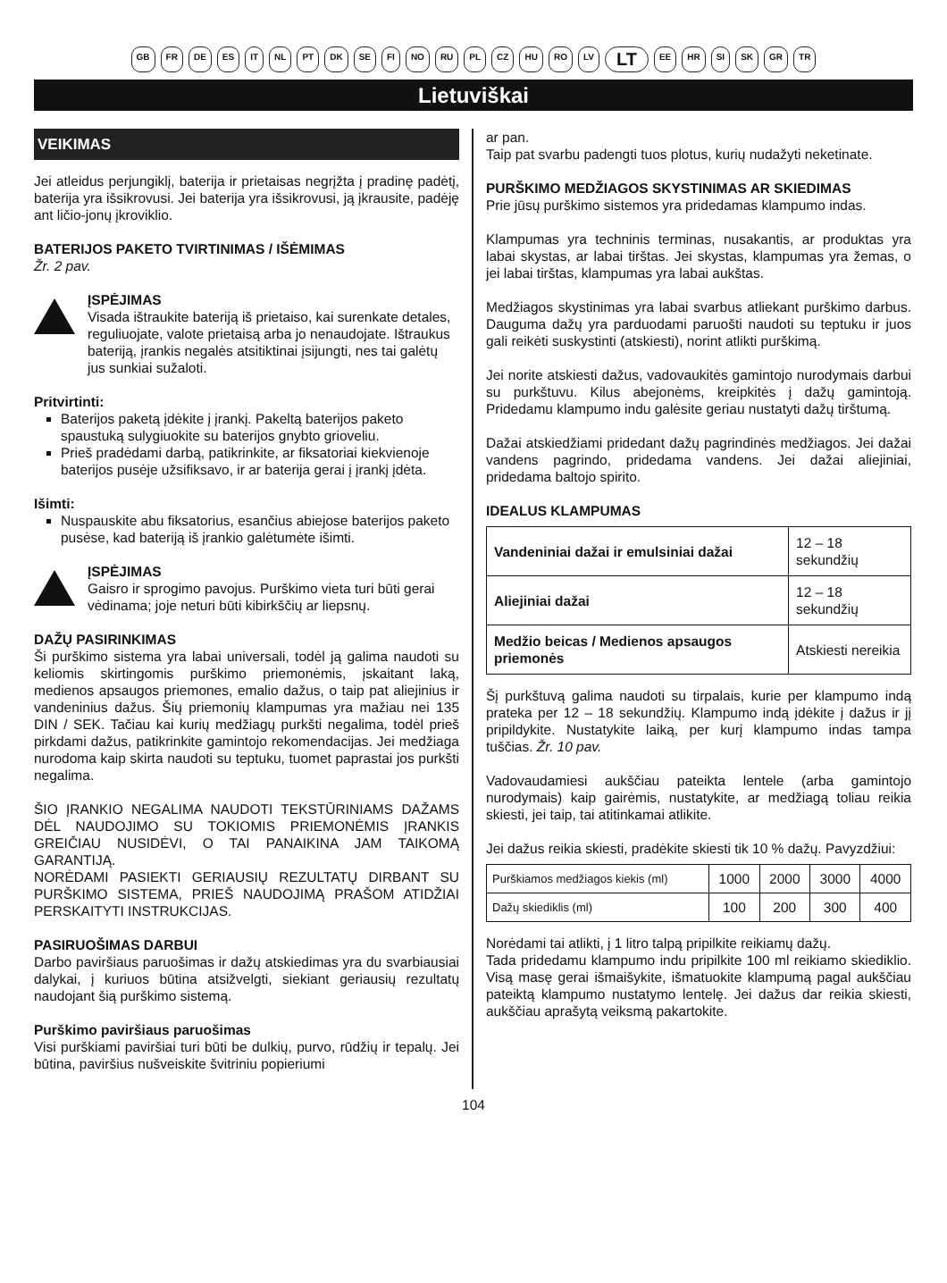GB FR DE ES IT NL PT DK SE FI NO RU PL CZ HU RO LV LT EE HR SI SK GR TR
Lietuviškai
VEIKIMAS
Jei atleidus perjungiklį, baterija ir prietaisas negrįžta į pradinę padėtį, baterija yra išsikrovusi. Jei baterija yra išsikrovusi, ją įkrausite, padėję ant ličio-jonų įkroviklio.
BATERIJOS PAKETO TVIRTINIMAS / IŠĖMIMAS
Žr. 2 pav.
ĮSPĖJIMAS
Visada ištraukite bateriją iš prietaiso, kai surenkate detales, reguliuojate, valote prietaisą arba jo nenaudojate. Ištraukus bateriją, įrankis negalės atsitiktinai įsijungti, nes tai galėtų jus sunkiai sužaloti.
Pritvirtinti:
Baterijos paketą įdėkite į įrankį. Pakeltą baterijos paketo spaustuką sulygiuokite su baterijos gnybto grioveliu.
Prieš pradėdami darbą, patikrinkite, ar fiksatoriai kiekvienoje baterijos pusėje užsifiksavo, ir ar baterija gerai į įrankį įdėta.
Išimti:
Nuspauskite abu fiksatorius, esančius abiejose baterijos paketo pusėse, kad bateriją iš įrankio galėtumėte išimti.
ĮSPĖJIMAS
Gaisro ir sprogimo pavojus. Purškimo vieta turi būti gerai vėdinama; joje neturi būti kibirkščių ar liepsnų.
DAŽŲ PASIRINKIMAS
Ši purškimo sistema yra labai universali, todėl ją galima naudoti su keliomis skirtingomis purškimo priemonėmis, įskaitant laką, medienos apsaugos priemones, emalio dažus, o taip pat aliejinius ir vandeninius dažus. Šių priemonių klampumas yra mažiau nei 135 DIN / SEK. Tačiau kai kurių medžiagų purkšti negalima, todėl prieš pirkdami dažus, patikrinkite gamintojo rekomendacijas. Jei medžiaga nurodoma kaip skirta naudoti su teptuku, tuomet paprastai jos purkšti negalima.
ŠIO ĮRANKIO NEGALIMA NAUDOTI TEKSTŪRINIAMS DAŽAMS DĖL NAUDOJIMO SU TOKIOMIS PRIEMONĖMIS ĮRANKIS GREIČIAU NUSIDĖVI, O TAI PANAIKINA JAM TAIKOMĄ GARANTIJĄ.
NORĖDAMI PASIEKTI GERIAUSIŲ REZULTATŲ DIRBANT SU PURŠKIMO SISTEMA, PRIEŠ NAUDOJIMĄ PRAŠOM ATIDŽIAI PERSKAITYTI INSTRUKCIJAS.
PASIRUOŠIMAS DARBUI
Darbo paviršiaus paruošimas ir dažų atskiedimas yra du svarbiausiai dalykai, į kuriuos būtina atsižvelgti, siekiant geriausių rezultatų naudojant šią purškimo sistemą.
Purškimo paviršiaus paruošimas
Visi purškiami paviršiai turi būti be dulkių, purvo, rūdžių ir tepalų. Jei būtina, paviršius nušveiskite švitriniu popieriumi
ar pan.
Taip pat svarbu padengti tuos plotus, kurių nudažyti neketinate.
PURŠKIMO MEDŽIAGOS SKYSTINIMAS AR SKIEDIMAS
Prie jūsų purškimo sistemos yra pridedamas klampumo indas.
Klampumas yra techninis terminas, nusakantis, ar produktas yra labai skystas, ar labai tirštas. Jei skystas, klampumas yra žemas, o jei labai tirštas, klampumas yra labai aukštas.
Medžiagos skystinimas yra labai svarbus atliekant purškimo darbus. Dauguma dažų yra parduodami paruošti naudoti su teptuku ir juos gali reikėti suskystinti (atskiesti), norint atlikti purškimą.
Jei norite atskiesti dažus, vadovaukitės gamintojo nurodymais darbui su purkštuvu. Kilus abejonėms, kreipkitės į dažų gamintoją. Pridedamu klampumo indu galėsite geriau nustatyti dažų tirštumą.
Dažai atskiedžiami pridedant dažų pagrindinės medžiagos. Jei dažai vandens pagrindo, pridedama vandens. Jei dažai aliejiniai, pridedama baltojo spirito.
IDEALUS KLAMPUMAS
| Vandeniniai dažai ir emulsiniai dažai | 12 – 18 sekundžių |
| Aliejiniai dažai | 12 – 18 sekundžių |
| Medžio beicas / Medienos apsaugos priemonės | Atskiesti nereikia |
Šį purkštuvą galima naudoti su tirpalais, kurie per klampumo indą prateka per 12 – 18 sekundžių. Klampumo indą įdėkite į dažus ir jį pripildykite. Nustatykite laiką, per kurį klampumo indas tampa tuščias. Žr. 10 pav.
Vadovaudamiesi aukščiau pateikta lentele (arba gamintojo nurodymais) kaip gairėmis, nustatykite, ar medžiagą toliau reikia skiesti, jei taip, tai atitinkamai atlikite.
Jei dažus reikia skiesti, pradėkite skiesti tik 10 % dažų. Pavyzdžiui:
| Purškiamos medžiagos kiekis (ml) | 1000 | 2000 | 3000 | 4000 |
| Dažų skiediklis (ml) | 100 | 200 | 300 | 400 |
Norėdami tai atlikti, į 1 litro talpą pripilkite reikiamų dažų.
Tada pridedamu klampumo indu pripilkite 100 ml reikiamo skiediklio. Visą masę gerai išmaišykite, išmatuokite klampumą pagal aukščiau pateiktą klampumo nustatymo lentelę. Jei dažus dar reikia skiesti, aukščiau aprašytą veiksmą pakartokite.
104